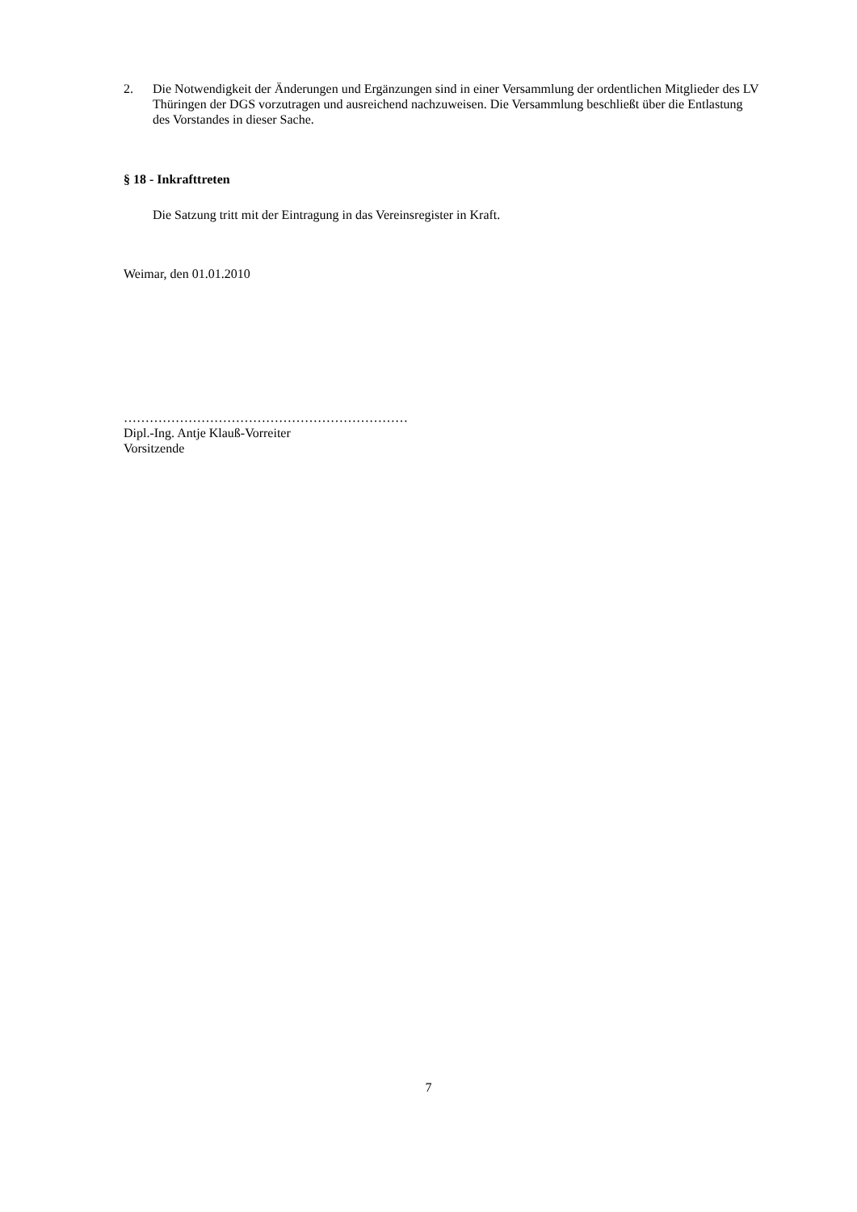2. Die Notwendigkeit der Änderungen und Ergänzungen sind in einer Versammlung der ordentlichen Mitglieder des LV Thüringen der DGS vorzutragen und ausreichend nachzuweisen. Die Versammlung beschließt über die Entlastung des Vorstandes in dieser Sache.
§ 18 - Inkrafttreten
Die Satzung tritt mit der Eintragung in das Vereinsregister in Kraft.
Weimar, den 01.01.2010
…………………………………………………………
Dipl.-Ing. Antje Klauß-Vorreiter
Vorsitzende
7